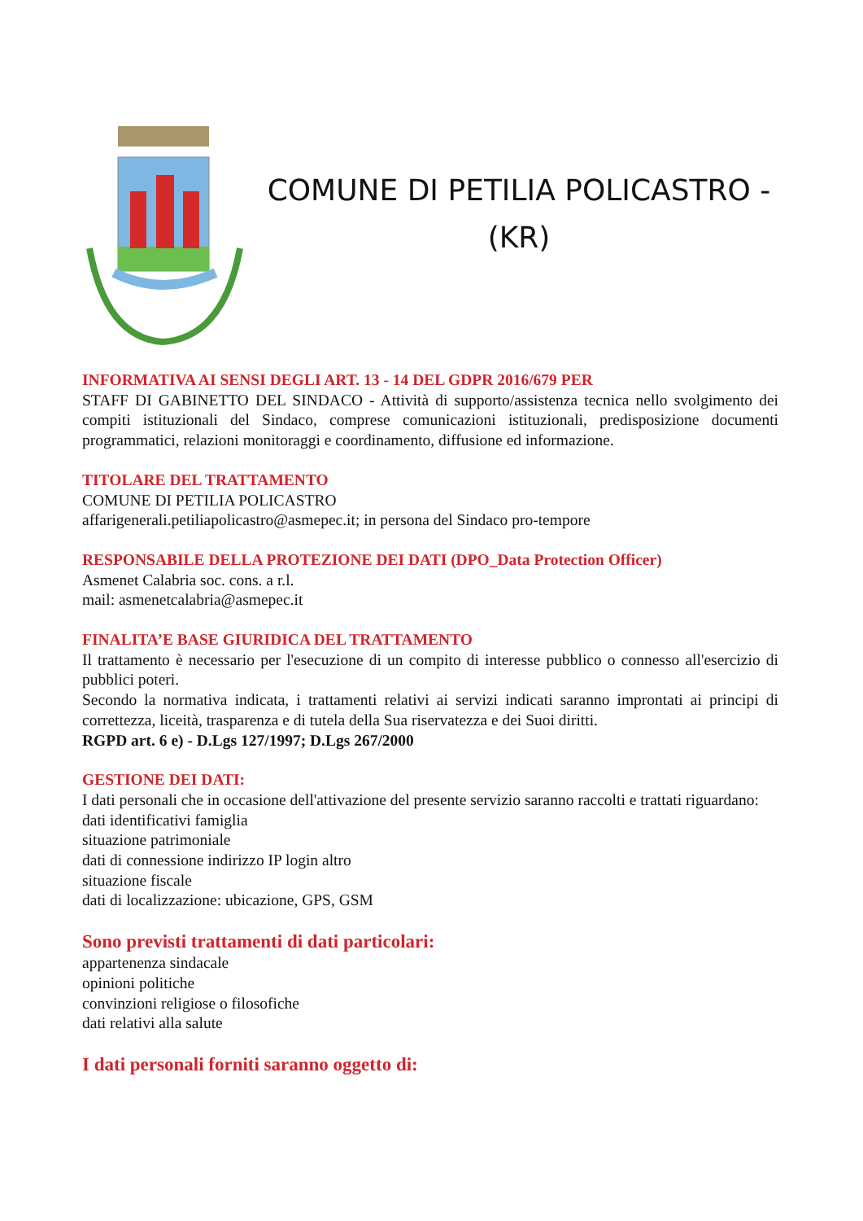COMUNE DI PETILIA POLICASTRO -
(KR)
INFORMATIVA AI SENSI DEGLI ART. 13 - 14 DEL GDPR 2016/679 PER
STAFF DI GABINETTO DEL SINDACO - Attività di supporto/assistenza tecnica nello svolgimento dei compiti istituzionali del Sindaco, comprese comunicazioni istituzionali, predisposizione documenti programmatici, relazioni monitoraggi e coordinamento, diffusione ed informazione.
TITOLARE DEL TRATTAMENTO
COMUNE DI PETILIA POLICASTRO
affarigenerali.petiliapolicastro@asmepec.it; in persona del Sindaco pro-tempore
RESPONSABILE DELLA PROTEZIONE DEI DATI (DPO_Data Protection Officer)
Asmenet Calabria soc. cons. a r.l.
mail: asmenetcalabria@asmepec.it
FINALITA’E BASE GIURIDICA DEL TRATTAMENTO
Il trattamento è necessario per l'esecuzione di un compito di interesse pubblico o connesso all'esercizio di pubblici poteri.
Secondo la normativa indicata, i trattamenti relativi ai servizi indicati saranno improntati ai principi di correttezza, liceità, trasparenza e di tutela della Sua riservatezza e dei Suoi diritti.
RGPD art. 6 e) - D.Lgs 127/1997; D.Lgs 267/2000
GESTIONE DEI DATI:
I dati personali che in occasione dell'attivazione del presente servizio saranno raccolti e trattati riguardano:
dati identificativi famiglia
situazione patrimoniale
dati di connessione indirizzo IP login altro
situazione fiscale
dati di localizzazione: ubicazione, GPS, GSM
Sono previsti trattamenti di dati particolari:
appartenenza sindacale
opinioni politiche
convinzioni religiose o filosofiche
dati relativi alla salute
I dati personali forniti saranno oggetto di: